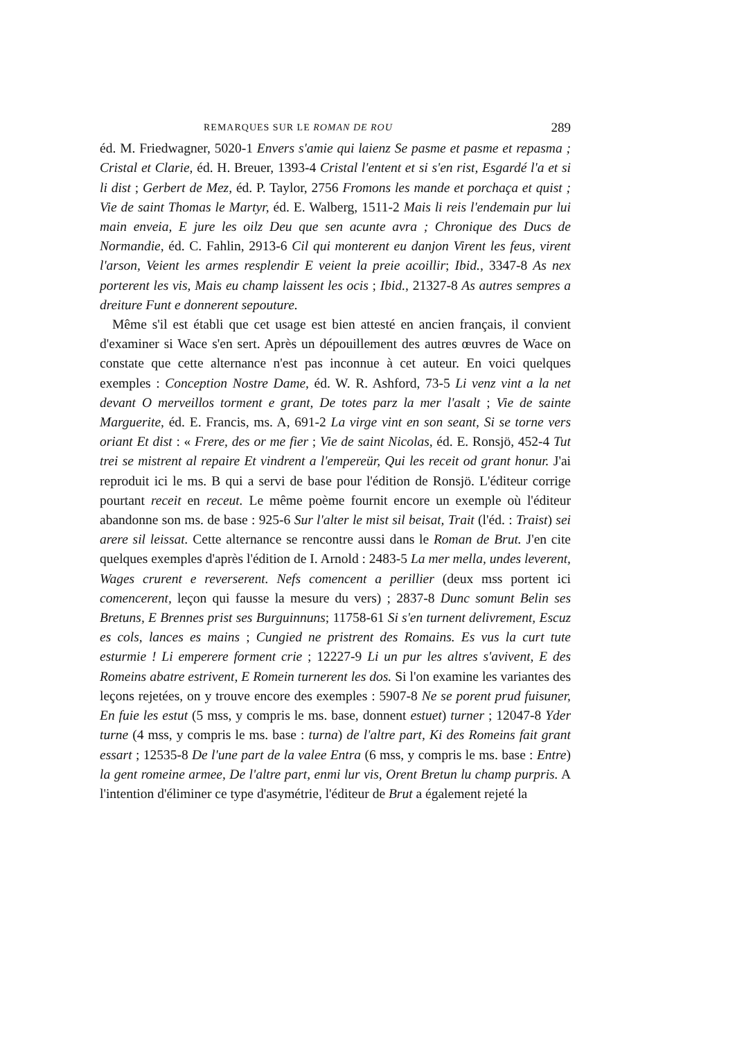REMARQUES SUR LE ROMAN DE ROU 289
éd. M. Friedwagner, 5020-1 Envers s'amie qui laienz Se pasme et pasme et repasma ; Cristal et Clarie, éd. H. Breuer, 1393-4 Cristal l'entent et si s'en rist, Esgardé l'a et si li dist ; Gerbert de Mez, éd. P. Taylor, 2756 Fromons les mande et porchaça et quist ; Vie de saint Thomas le Martyr, éd. E. Walberg, 1511-2 Mais li reis l'endemain pur lui main enveia, E jure les oilz Deu que sen acunte avra ; Chronique des Ducs de Normandie, éd. C. Fahlin, 2913-6 Cil qui monterent eu danjon Virent les feus, virent l'arson, Veient les armes resplendir E veient la preie acoillir; Ibid., 3347-8 As nex porterent les vis, Mais eu champ laissent les ocis ; Ibid., 21327-8 As autres sempres a dreiture Funt e donnerent sepouture.
Même s'il est établi que cet usage est bien attesté en ancien français, il convient d'examiner si Wace s'en sert. Après un dépouillement des autres œuvres de Wace on constate que cette alternance n'est pas inconnue à cet auteur. En voici quelques exemples : Conception Nostre Dame, éd. W. R. Ashford, 73-5 Li venz vint a la net devant O merveillos torment e grant, De totes parz la mer l'asalt ; Vie de sainte Marguerite, éd. E. Francis, ms. A, 691-2 La virge vint en son seant, Si se torne vers oriant Et dist : « Frere, des or me fier ; Vie de saint Nicolas, éd. E. Ronsjö, 452-4 Tut trei se mistrent al repaire Et vindrent a l'empereür, Qui les receit od grant honur. J'ai reproduit ici le ms. B qui a servi de base pour l'édition de Ronsjö. L'éditeur corrige pourtant receit en receut. Le même poème fournit encore un exemple où l'éditeur abandonne son ms. de base : 925-6 Sur l'alter le mist sil beisat, Trait (l'éd. : Traist) sei arere sil leissat. Cette alternance se rencontre aussi dans le Roman de Brut. J'en cite quelques exemples d'après l'édition de I. Arnold : 2483-5 La mer mella, undes leverent, Wages crurent e reverserent. Nefs comencent a perillier (deux mss portent ici comencerent, leçon qui fausse la mesure du vers) ; 2837-8 Dunc somunt Belin ses Bretuns, E Brennes prist ses Burguinnuns; 11758-61 Si s'en turnent delivrement, Escuz es cols, lances es mains ; Cungied ne pristrent des Romains. Es vus la curt tute esturmie ! Li emperere forment crie ; 12227-9 Li un pur les altres s'avivent, E des Romeins abatre estrivent, E Romein turnerent les dos. Si l'on examine les variantes des leçons rejetées, on y trouve encore des exemples : 5907-8 Ne se porent prud fuisuner, En fuie les estut (5 mss, y compris le ms. base, donnent estuet) turner ; 12047-8 Yder turne (4 mss, y compris le ms. base : turna) de l'altre part, Ki des Romeins fait grant essart ; 12535-8 De l'une part de la valee Entra (6 mss, y compris le ms. base : Entre) la gent romeine armee, De l'altre part, enmi lur vis, Orent Bretun lu champ purpris. A l'intention d'éliminer ce type d'asymétrie, l'éditeur de Brut a également rejeté la